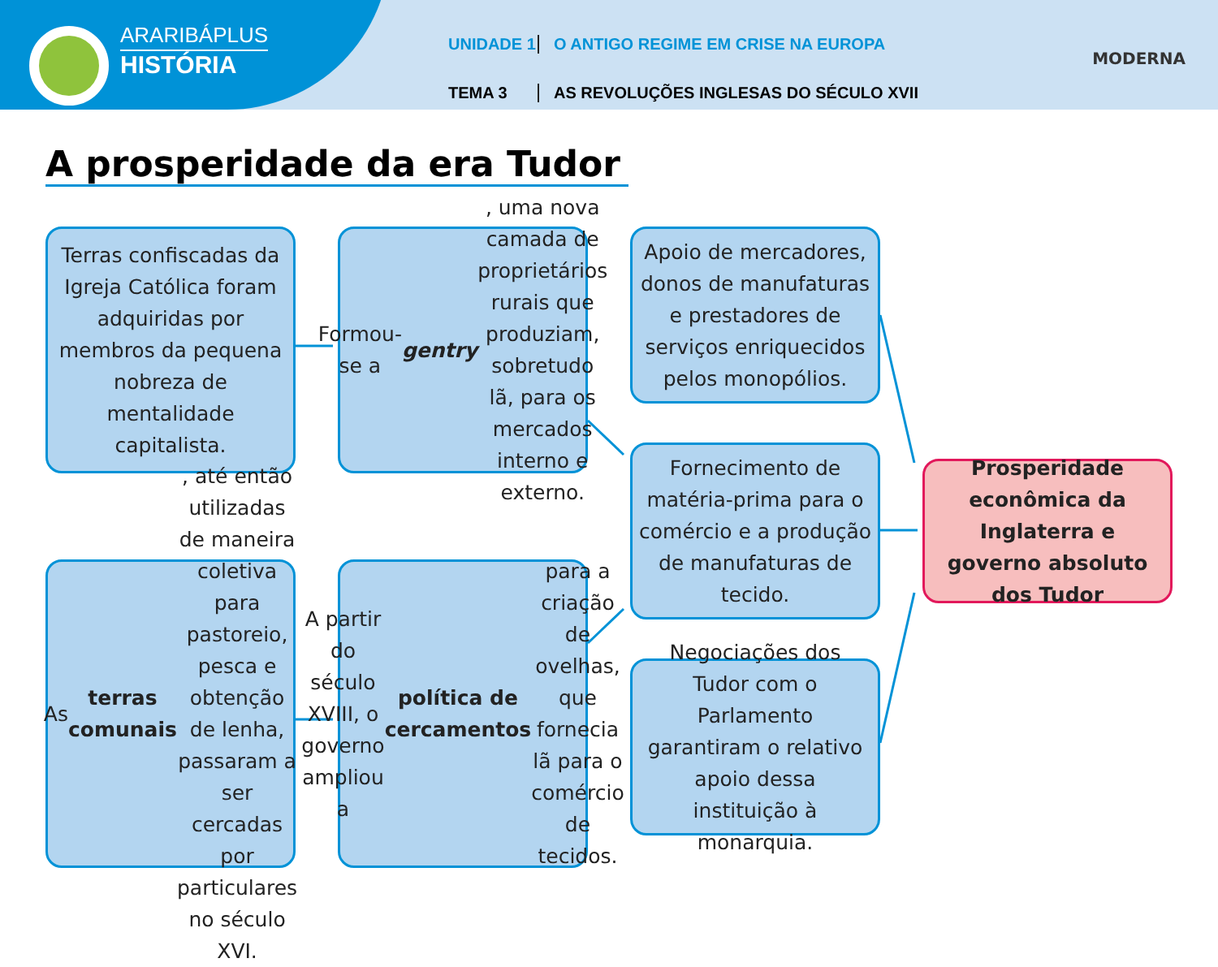ARARIBÁPLUS
HISTÓRIA
UNIDADE 1 O ANTIGO REGIME EM CRISE NA EUROPA
TEMA 3 AS REVOLUÇÕES INGLESAS DO SÉCULO XVII
MODERNA
A prosperidade da era Tudor
Terras confiscadas da Igreja Católica foram adquiridas por membros da pequena nobreza de mentalidade capitalista.
Formou-se a gentry, uma nova camada de proprietários rurais que produziam, sobretudo lã, para os mercados interno e externo.
Apoio de mercadores, donos de manufaturas e prestadores de serviços enriquecidos pelos monopólios.
Fornecimento de matéria-prima para o comércio e a produção de manufaturas de tecido.
Prosperidade econômica da Inglaterra e governo absoluto dos Tudor
As terras comunais, até então utilizadas de maneira coletiva para pastoreio, pesca e obtenção de lenha, passaram a ser cercadas por particulares no século XVI.
A partir do século XVIII, o governo ampliou a política de cercamentos para a criação de ovelhas, que fornecia lã para o comércio de tecidos.
Negociações dos Tudor com o Parlamento garantiram o relativo apoio dessa instituição à monarquia.